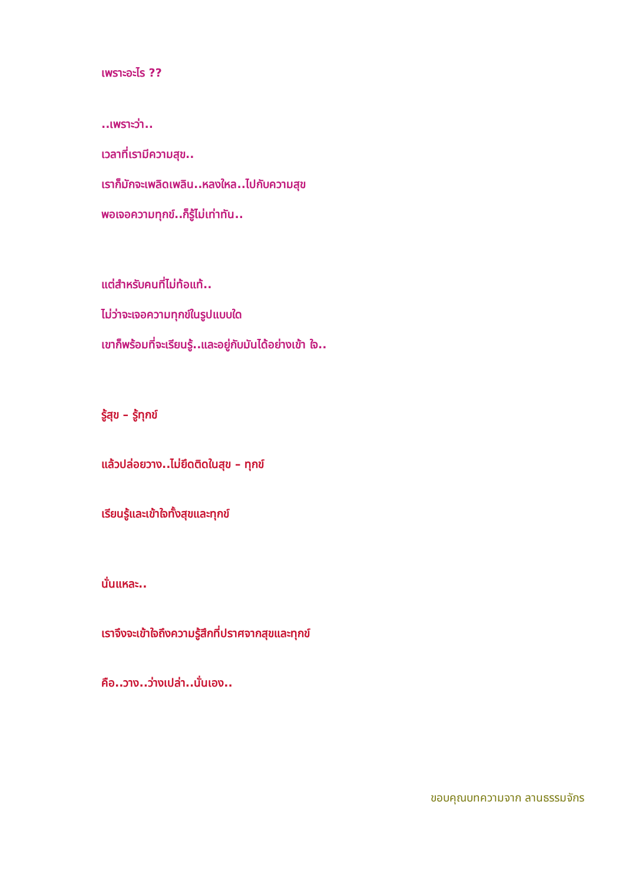เพราะอะไร ??
..เพราะว่า..
เวลาที่เรามีความสุข..
เราก็มักจะเพลิดเพลิน..หลงใหล..ไปกับความสุข
พอเจอความทุกข์..ก็รู้ไม่เท่าทัน..
แต่สำหรับคนที่ไม่ท้อแท้..
ไม่ว่าจะเจอความทุกข์ในรูปแบบใด
เขาก็พร้อมที่จะเรียนรู้..และอยู่กับมันได้อย่างเข้า ใจ..
รู้สุข – รู้ทุกข์
แล้วปล่อยวาง..ไม่ยึดติดในสุข – ทุกข์
เรียนรู้และเข้าใจทั้งสุขและทุกข์
นั่นแหละ..
เราจึงจะเข้าใจถึงความรู้สึกที่ปราศจากสุขและทุกข์
คือ..วาง..ว่างเปล่า..นั่นเอง..
ขอบคุณบทความจาก ลานธรรมจักร